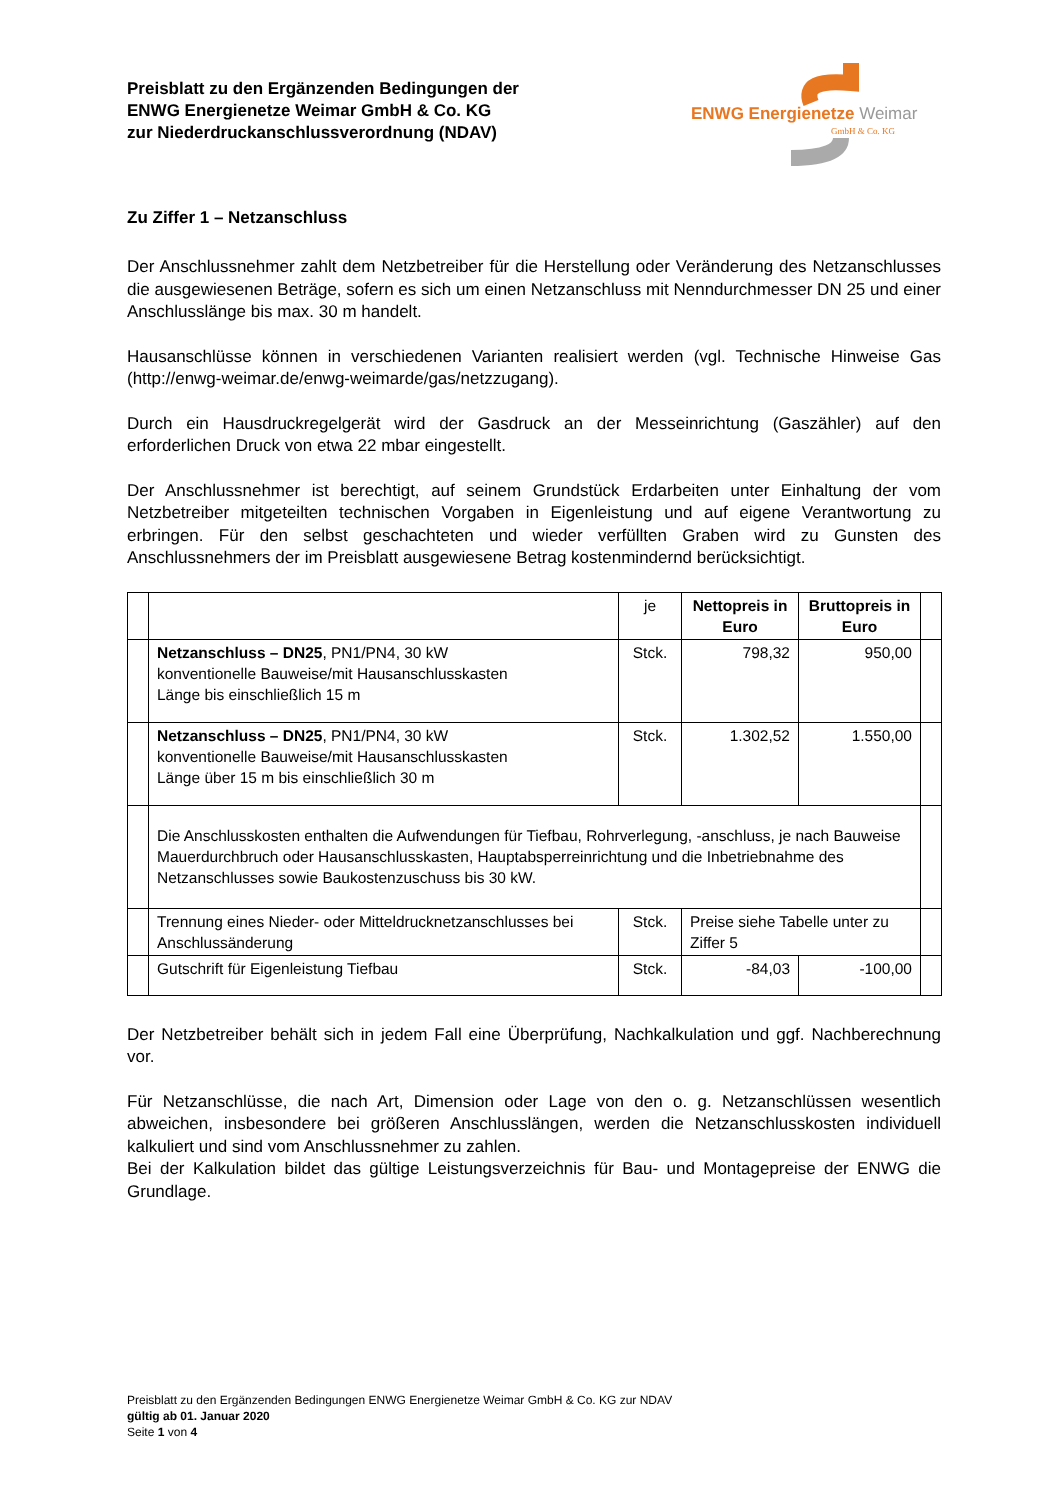Preisblatt zu den Ergänzenden Bedingungen der
ENWG Energienetze Weimar GmbH & Co. KG
zur Niederdruckanschlussverordnung (NDAV)
ENWG Energienetze Weimar
GmbH & Co. KG
Zu Ziffer 1 – Netzanschluss
Der Anschlussnehmer zahlt dem Netzbetreiber für die Herstellung oder Veränderung des Netzanschlusses die ausgewiesenen Beträge, sofern es sich um einen Netzanschluss mit Nenndurchmesser DN 25 und einer Anschlusslänge bis max. 30 m handelt.
Hausanschlüsse können in verschiedenen Varianten realisiert werden (vgl. Technische Hinweise Gas (http://enwg-weimar.de/enwg-weimarde/gas/netzzugang).
Durch ein Hausdruckregelgerät wird der Gasdruck an der Messeinrichtung (Gaszähler) auf den erforderlichen Druck von etwa 22 mbar eingestellt.
Der Anschlussnehmer ist berechtigt, auf seinem Grundstück Erdarbeiten unter Einhaltung der vom Netzbetreiber mitgeteilten technischen Vorgaben in Eigenleistung und auf eigene Verantwortung zu erbringen. Für den selbst geschachteten und wieder verfüllten Graben wird zu Gunsten des Anschlussnehmers der im Preisblatt ausgewiesene Betrag kostenmindernd berücksichtigt.
| | | je | Nettopreis in Euro | Bruttopreis in Euro | |
| | Netzanschluss – DN25 , PN1/PN4, 30 kW konventionelle Bauweise/mit Hausanschlusskasten Länge bis einschließlich 15 m | Stck. | 798,32 | 950,00 | |
| | Netzanschluss – DN25 , PN1/PN4, 30 kW konventionelle Bauweise/mit Hausanschlusskasten Länge über 15 m bis einschließlich 30 m | Stck. | 1.302,52 | 1.550,00 | |
| | Die Anschlusskosten enthalten die Aufwendungen für Tiefbau, Rohrverlegung, -anschluss, je nach Bauweise Mauerdurchbruch oder Hausanschlusskasten, Hauptabsperreinrichtung und die Inbetriebnahme des Netzanschlusses sowie Baukostenzuschuss bis 30 kW. | | | | |
| | Trennung eines Nieder- oder Mitteldrucknetzanschlusses bei Anschlussänderung | Stck. | Preise siehe Tabelle unter zu Ziffer 5 | | |
| | Gutschrift für Eigenleistung Tiefbau | Stck. | -84,03 | -100,00 | |
Der Netzbetreiber behält sich in jedem Fall eine Überprüfung, Nachkalkulation und ggf. Nachberechnung vor.
Für Netzanschlüsse, die nach Art, Dimension oder Lage von den o. g. Netzanschlüssen wesentlich abweichen, insbesondere bei größeren Anschlusslängen, werden die Netz­anschlusskosten individuell kalkuliert und sind vom Anschlussnehmer zu zahlen.
Bei der Kalkulation bildet das gültige Leistungsverzeichnis für Bau- und Montagepreise der ENWG die Grundlage.
Preisblatt zu den Ergänzenden Bedingungen ENWG Energienetze Weimar GmbH & Co. KG zur NDAV
gültig ab 01. Januar 2020
Seite 1 von 4